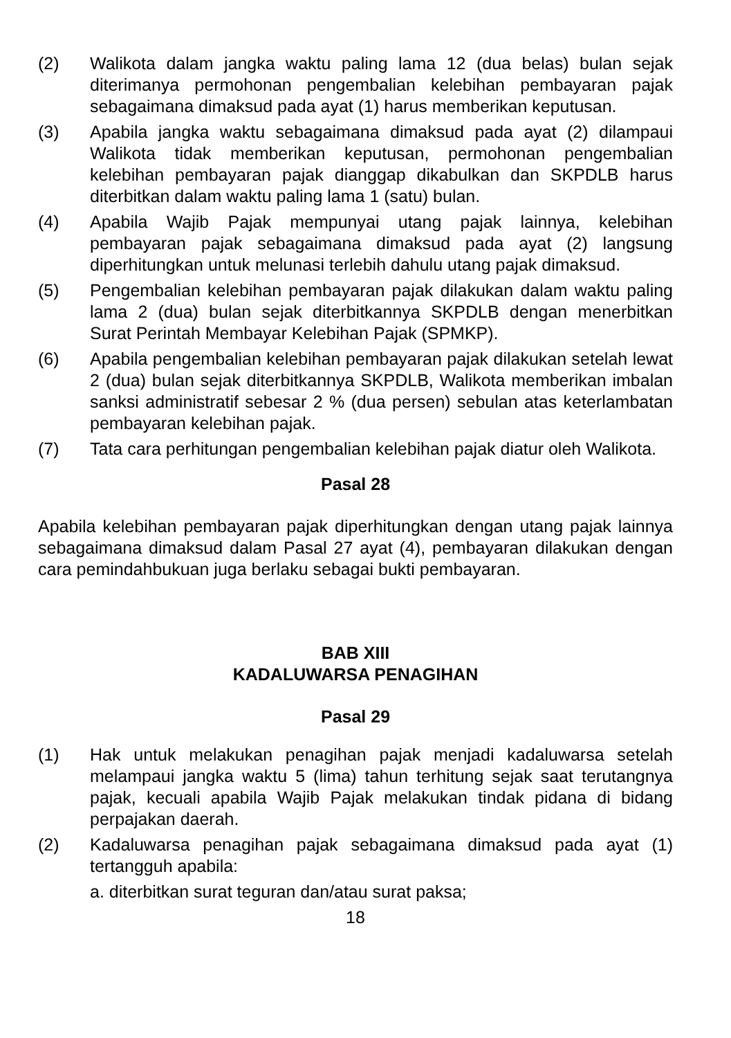(2) Walikota dalam jangka waktu paling lama 12 (dua belas) bulan sejak diterimanya permohonan pengembalian kelebihan pembayaran pajak sebagaimana dimaksud pada ayat (1) harus memberikan keputusan.
(3) Apabila jangka waktu sebagaimana dimaksud pada ayat (2) dilampaui Walikota tidak memberikan keputusan, permohonan pengembalian kelebihan pembayaran pajak dianggap dikabulkan dan SKPDLB harus diterbitkan dalam waktu paling lama 1 (satu) bulan.
(4) Apabila Wajib Pajak mempunyai utang pajak lainnya, kelebihan pembayaran pajak sebagaimana dimaksud pada ayat (2) langsung diperhitungkan untuk melunasi terlebih dahulu utang pajak dimaksud.
(5) Pengembalian kelebihan pembayaran pajak dilakukan dalam waktu paling lama 2 (dua) bulan sejak diterbitkannya SKPDLB dengan menerbitkan Surat Perintah Membayar Kelebihan Pajak (SPMKP).
(6) Apabila pengembalian kelebihan pembayaran pajak dilakukan setelah lewat 2 (dua) bulan sejak diterbitkannya SKPDLB, Walikota memberikan imbalan sanksi administratif sebesar 2 % (dua persen) sebulan atas keterlambatan pembayaran kelebihan pajak.
(7) Tata cara perhitungan pengembalian kelebihan pajak diatur oleh Walikota.
Pasal 28
Apabila kelebihan pembayaran pajak diperhitungkan dengan utang pajak lainnya sebagaimana dimaksud dalam Pasal 27 ayat (4), pembayaran dilakukan dengan cara pemindahbukuan juga berlaku sebagai bukti pembayaran.
BAB XIII
KADALUWARSA PENAGIHAN
Pasal 29
(1) Hak untuk melakukan penagihan pajak menjadi kadaluwarsa setelah melampaui jangka waktu 5 (lima) tahun terhitung sejak saat terutangnya pajak, kecuali apabila Wajib Pajak melakukan tindak pidana di bidang perpajakan daerah.
(2) Kadaluwarsa penagihan pajak sebagaimana dimaksud pada ayat (1) tertangguh apabila:
a. diterbitkan surat teguran dan/atau surat paksa;
18